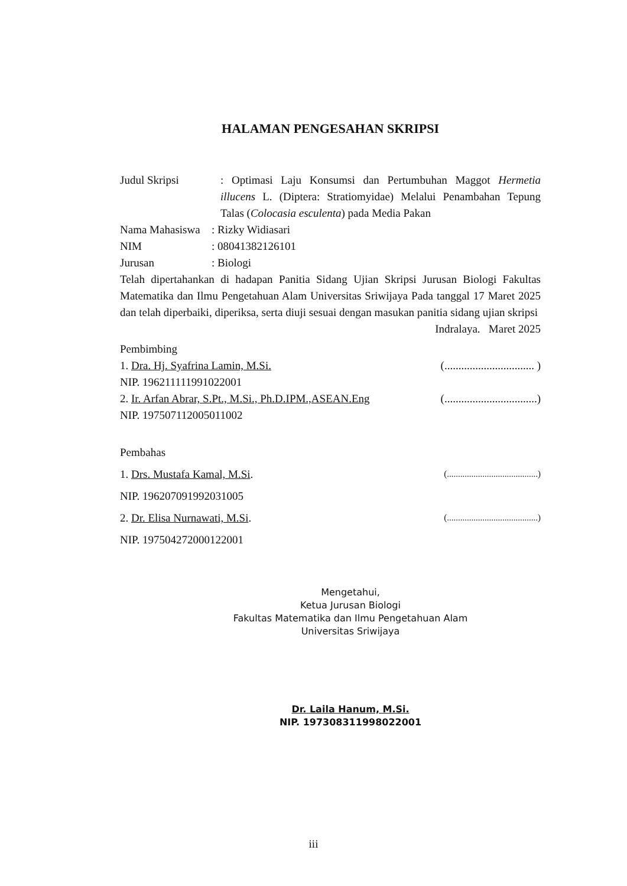HALAMAN PENGESAHAN SKRIPSI
Judul Skripsi : Optimasi Laju Konsumsi dan Pertumbuhan Maggot Hermetia illucens L. (Diptera: Stratiomyidae) Melalui Penambahan Tepung Talas (Colocasia esculenta) pada Media Pakan
Nama Mahasiswa
: Rizky Widiasari
NIM : 08041382126101
Jurusan : Biologi
Telah dipertahankan di hadapan Panitia Sidang Ujian Skripsi Jurusan Biologi Fakultas Matematika dan Ilmu Pengetahuan Alam Universitas Sriwijaya Pada tanggal 17 Maret 2025 dan telah diperbaiki, diperiksa, serta diuji sesuai dengan masukan panitia sidang ujian skripsi
Indralaya. Maret 2025
Pembimbing
1. Dra. Hj. Syafrina Lamin, M.Si. (................................ )
NIP. 196211111991022001
2. Ir. Arfan Abrar, S.Pt., M.Si., Ph.D.IPM.,ASEAN.Eng (.................................)
NIP. 197507112005011002
Pembahas
1. Drs. Mustafa Kamal, M.Si. (.........................................)
NIP. 196207091992031005
2. Dr. Elisa Nurnawati, M.Si. (.........................................)
NIP. 197504272000122001
Mengetahui,
Ketua Jurusan Biologi
Fakultas Matematika dan Ilmu Pengetahuan Alam
Universitas Sriwijaya
Dr. Laila Hanum, M.Si.
NIP. 197308311998022001
iii